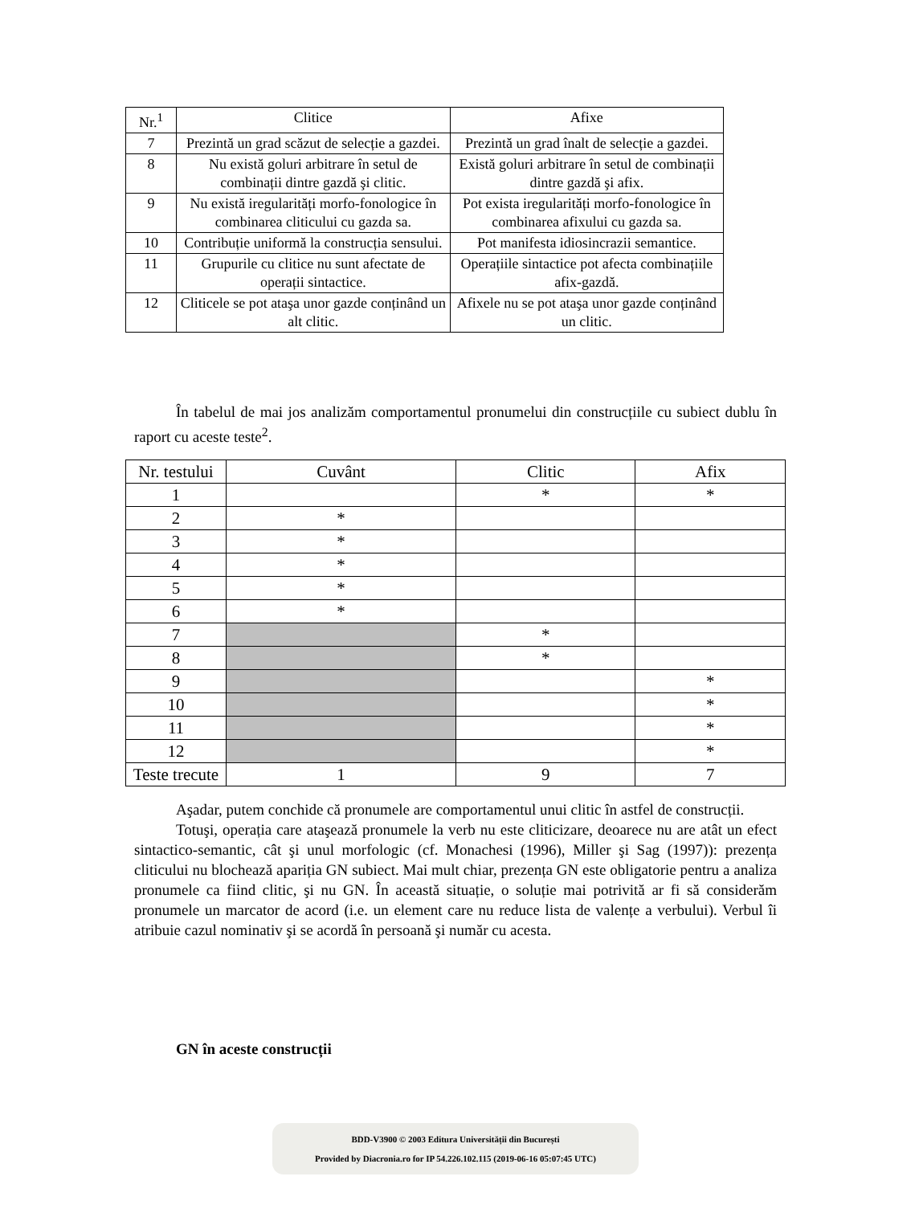| Nr.<sup>1</sup> | Clitice | Afixe |
| --- | --- | --- |
| 7 | Prezintă un grad scăzut de selecție a gazdei. | Prezintă un grad înalt de selecție a gazdei. |
| 8 | Nu există goluri arbitrare în setul de combinații dintre gazdă şi clitic. | Există goluri arbitrare în setul de combinații dintre gazdă şi afix. |
| 9 | Nu există iregularități morfo-fonologice în combinarea cliticului cu gazda sa. | Pot exista iregularități morfo-fonologice în combinarea afixului cu gazda sa. |
| 10 | Contribuție uniformă la construcția sensului. | Pot manifesta idiosincrazii semantice. |
| 11 | Grupurile cu clitice nu sunt afectate de operații sintactice. | Operațiile sintactice pot afecta combinațiile afix-gazdă. |
| 12 | Cliticele se pot ataşa unor gazde conținând un alt clitic. | Afixele nu se pot ataşa unor gazde conținând un clitic. |
În tabelul de mai jos analizăm comportamentul pronumelui din construcțiile cu subiect dublu în raport cu aceste teste<sup>2</sup>.
| Nr. testului | Cuvânt | Clitic | Afix |
| --- | --- | --- | --- |
| 1 | | * | * |
| 2 | * | | |
| 3 | * | | |
| 4 | * | | |
| 5 | * | | |
| 6 | * | | |
| 7 | | * | |
| 8 | | * | |
| 9 | | | * |
| 10 | | | * |
| 11 | | | * |
| 12 | | | * |
| Teste trecute | 1 | 9 | 7 |
Aşadar, putem conchide că pronumele are comportamentul unui clitic în astfel de construcții.
Totuşi, operația care ataşează pronumele la verb nu este cliticizare, deoarece nu are atât un efect sintactico-semantic, cât şi unul morfologic (cf. Monachesi (1996), Miller şi Sag (1997)): prezența cliticului nu blochează apariția GN subiect. Mai mult chiar, prezența GN este obligatorie pentru a analiza pronumele ca fiind clitic, şi nu GN. În această situație, o soluție mai potrivită ar fi să considerăm pronumele un marcator de acord (i.e. un element care nu reduce lista de valențe a verbului). Verbul îi atribuie cazul nominativ şi se acordă în persoană şi număr cu acesta.
GN în aceste construcții
BDD-V3900 © 2003 Editura Universității din București
Provided by Diacronia.ro for IP 54.226.102.115 (2019-06-16 05:07:45 UTC)